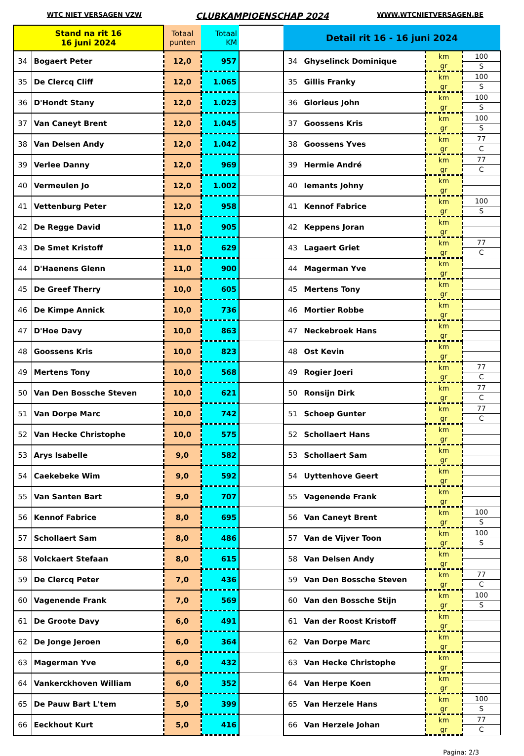WTC NIET VERSAGEN VZW
CLUBKAMPIOENSCHAP 2024
WWW.WTCNIETVERSAGEN.BE
| Stand na rit 16 16 juni 2024 | | Totaal punten | Totaal KM | | Detail rit 16 - 16 juni 2024 | | | |
| --- | --- | --- | --- | --- | --- | --- | --- | --- |
| 34 | Bogaert Peter | 12,0 | 957 | | 34 | Ghyselinck Dominique | km gr | 100 S |
| 35 | De Clercq Cliff | 12,0 | 1.065 | | 35 | Gillis Franky | km gr | 100 S |
| 36 | D'Hondt Stany | 12,0 | 1.023 | | 36 | Glorieus John | km gr | 100 S |
| 37 | Van Caneyt Brent | 12,0 | 1.045 | | 37 | Goossens Kris | km gr | 100 S |
| 38 | Van Delsen Andy | 12,0 | 1.042 | | 38 | Goossens Yves | km gr | 77 C |
| 39 | Verlee Danny | 12,0 | 969 | | 39 | Hermie André | km gr | 77 C |
| 40 | Vermeulen Jo | 12,0 | 1.002 | | 40 | Iemants Johny | km gr | |
| 41 | Vettenburg Peter | 12,0 | 958 | | 41 | Kennof Fabrice | km gr | 100 S |
| 42 | De Regge David | 11,0 | 905 | | 42 | Keppens Joran | km gr | |
| 43 | De Smet Kristoff | 11,0 | 629 | | 43 | Lagaert Griet | km gr | 77 C |
| 44 | D'Haenens Glenn | 11,0 | 900 | | 44 | Magerman Yve | km gr | |
| 45 | De Greef Therry | 10,0 | 605 | | 45 | Mertens Tony | km gr | |
| 46 | De Kimpe Annick | 10,0 | 736 | | 46 | Mortier Robbe | km gr | |
| 47 | D'Hoe Davy | 10,0 | 863 | | 47 | Neckebroek Hans | km gr | |
| 48 | Goossens Kris | 10,0 | 823 | | 48 | Ost Kevin | km gr | |
| 49 | Mertens Tony | 10,0 | 568 | | 49 | Rogier Joeri | km gr | 77 C |
| 50 | Van Den Bossche Steven | 10,0 | 621 | | 50 | Ronsijn Dirk | km gr | 77 C |
| 51 | Van Dorpe Marc | 10,0 | 742 | | 51 | Schoep Gunter | km gr | 77 C |
| 52 | Van Hecke Christophe | 10,0 | 575 | | 52 | Schollaert Hans | km gr | |
| 53 | Arys Isabelle | 9,0 | 582 | | 53 | Schollaert Sam | km gr | |
| 54 | Caekebeke Wim | 9,0 | 592 | | 54 | Uyttenhove Geert | km gr | |
| 55 | Van Santen Bart | 9,0 | 707 | | 55 | Vagenende Frank | km gr | |
| 56 | Kennof Fabrice | 8,0 | 695 | | 56 | Van Caneyt Brent | km gr | 100 S |
| 57 | Schollaert Sam | 8,0 | 486 | | 57 | Van de Vijver Toon | km gr | 100 S |
| 58 | Volckaert Stefaan | 8,0 | 615 | | 58 | Van Delsen Andy | km gr | |
| 59 | De Clercq Peter | 7,0 | 436 | | 59 | Van Den Bossche Steven | km gr | 77 C |
| 60 | Vagenende Frank | 7,0 | 569 | | 60 | Van den Bossche Stijn | km gr | 100 S |
| 61 | De Groote Davy | 6,0 | 491 | | 61 | Van der Roost Kristoff | km gr | |
| 62 | De Jonge Jeroen | 6,0 | 364 | | 62 | Van Dorpe Marc | km gr | |
| 63 | Magerman Yve | 6,0 | 432 | | 63 | Van Hecke Christophe | km gr | |
| 64 | Vankerckhoven William | 6,0 | 352 | | 64 | Van Herpe Koen | km gr | |
| 65 | De Pauw Bart L'tem | 5,0 | 399 | | 65 | Van Herzele Hans | km gr | 100 S |
| 66 | Eeckhout Kurt | 5,0 | 416 | | 66 | Van Herzele Johan | km gr | 77 C |
Pagina: 2/3